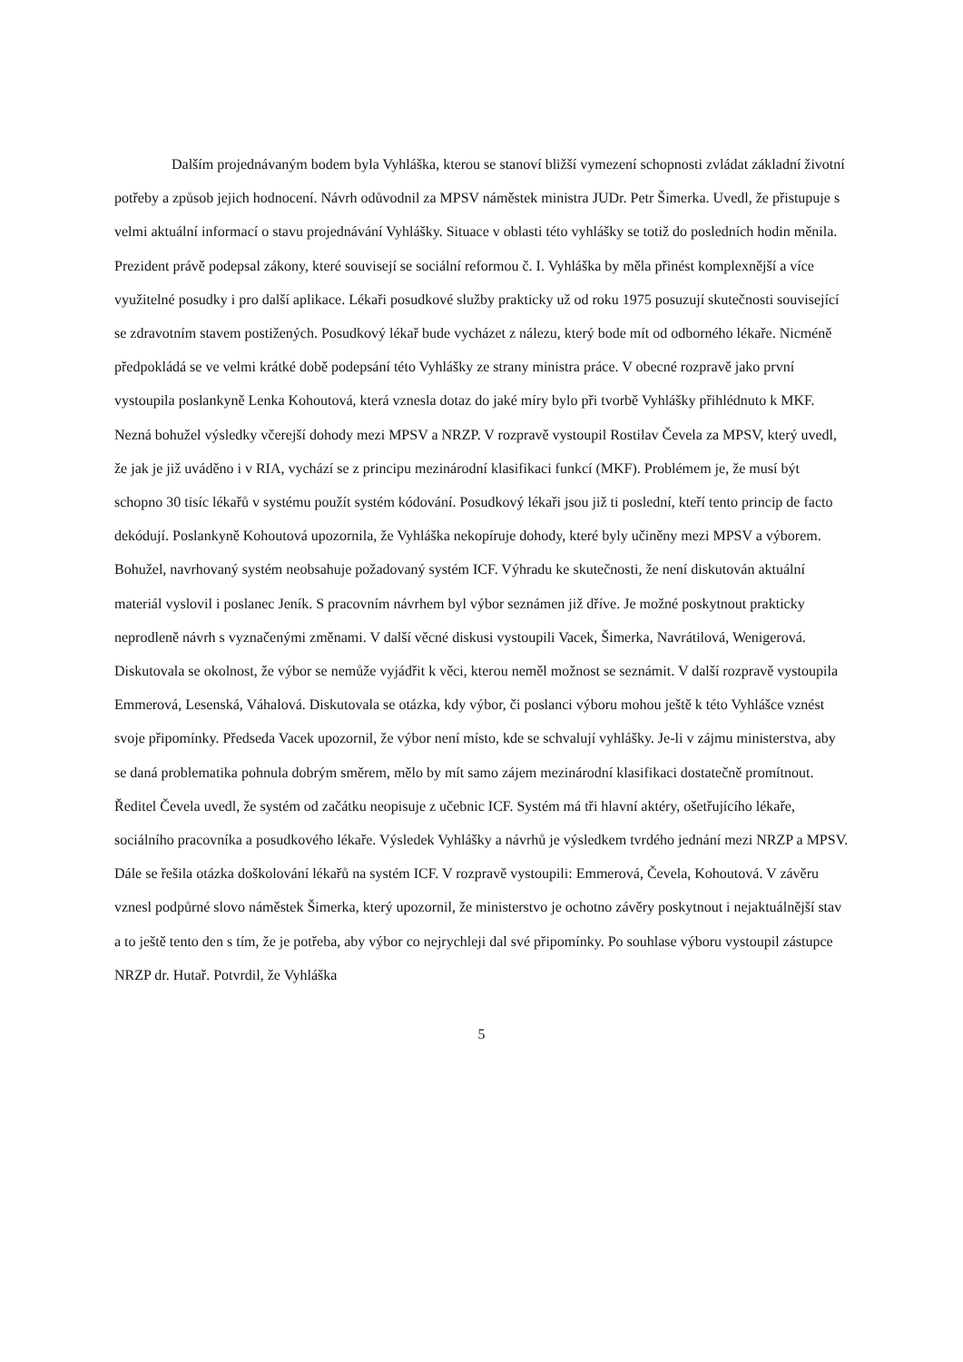Dalším projednávaným bodem byla Vyhláška, kterou se stanoví bližší vymezení schopnosti zvládat základní životní potřeby a způsob jejich hodnocení. Návrh odůvodnil za MPSV náměstek ministra JUDr. Petr Šimerka. Uvedl, že přistupuje s velmi aktuální informací o stavu projednávání Vyhlášky. Situace v oblasti této vyhlášky se totiž do posledních hodin měnila. Prezident právě podepsal zákony, které souvisejí se sociální reformou č. I. Vyhláška by měla přinést komplexnější a více využitelné posudky i pro další aplikace. Lékaři posudkové služby prakticky už od roku 1975 posuzují skutečnosti související se zdravotním stavem postižených. Posudkový lékař bude vycházet z nálezu, který bode mít od odborného lékaře. Nicméně předpokládá se ve velmi krátké době podepsání této Vyhlášky ze strany ministra práce. V obecné rozpravě jako první vystoupila poslankyně Lenka Kohoutová, která vznesla dotaz do jaké míry bylo při tvorbě Vyhlášky přihlédnuto k MKF. Nezná bohužel výsledky včerejší dohody mezi MPSV a NRZP. V rozpravě vystoupil Rostilav Čevela za MPSV, který uvedl, že jak je již uváděno i v RIA, vychází se z principu mezinárodní klasifikaci funkcí (MKF). Problémem je, že musí být schopno 30 tisíc lékařů v systému použít systém kódování. Posudkový lékaři jsou již ti poslední, kteří tento princip de facto dekódují. Poslankyně Kohoutová upozornila, že Vyhláška nekopíruje dohody, které byly učiněny mezi MPSV a výborem. Bohužel, navrhovaný systém neobsahuje požadovaný systém ICF. Výhradu ke skutečnosti, že není diskutován aktuální materiál vyslovil i poslanec Jeník. S pracovním návrhem byl výbor seznámen již dříve. Je možné poskytnout prakticky neprodleně návrh s vyznačenými změnami. V další věcné diskusi vystoupili Vacek, Šimerka, Navrátilová, Wenigerová. Diskutovala se okolnost, že výbor se nemůže vyjádřit k věci, kterou neměl možnost se seznámit. V další rozpravě vystoupila Emmerová, Lesenská, Váhalová. Diskutovala se otázka, kdy výbor, či poslanci výboru mohou ještě k této Vyhlášce vznést svoje připomínky. Předseda Vacek upozornil, že výbor není místo, kde se schvalují vyhlášky. Je-li v zájmu ministerstva, aby se daná problematika pohnula dobrým směrem, mělo by mít samo zájem mezinárodní klasifikaci dostatečně promítnout. Ředitel Čevela uvedl, že systém od začátku neopisuje z učebnic ICF. Systém má tři hlavní aktéry, ošetřujícího lékaře, sociálního pracovníka a posudkového lékaře. Výsledek Vyhlášky a návrhů je výsledkem tvrdého jednání mezi NRZP a MPSV. Dále se řešila otázka doškolování lékařů na systém ICF. V rozpravě vystoupili: Emmerová, Čevela, Kohoutová. V závěru vznesl podpůrné slovo náměstek Šimerka, který upozornil, že ministerstvo je ochotno závěry poskytnout i nejaktuálnější stav a to ještě tento den s tím, že je potřeba, aby výbor co nejrychleji dal své připomínky. Po souhlase výboru vystoupil zástupce NRZP dr. Hutař. Potvrdil, že Vyhláška
5